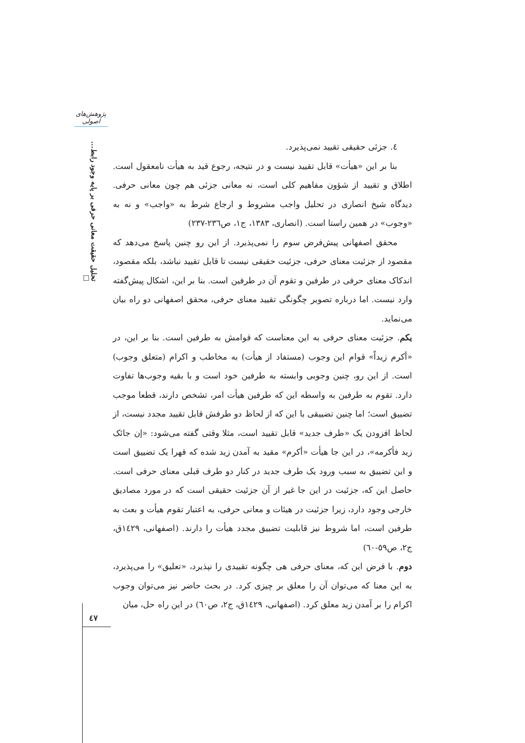پژوهش‌های اصولی
تحلیل حقیقت معانی حرفی بر پایه وجود رابط... □
٤. جزئی حقیقی تقیید نمی‌پذیرد.
بنا بر این «هیأت» قابل تقیید نیست و در نتیجه، رجوع قید به هیأت نامعقول است. اطلاق و تقیید از شؤون مفاهیم کلی است، نه معانی جزئی هم چون معانی حرفی. دیدگاه شیخ انصاری در تحلیل واجب مشروط و ارجاع شرط به «واجب» و نه به «وجوب» در همین راستا است. (انصاری، ١٣٨٣، ج١، ص٢٣٦-٢٣٧)
محقق اصفهانی پیش‌فرض سوم را نمی‌پذیرد. از این رو چنین پاسخ می‌دهد که مقصود از جزئیت معنای حرفی، جزئیت حقیقی نیست تا قابل تقیید نباشد، بلکه مقصود، اندکاک معنای حرفی در طرفین و تقوم آن در طرفین است. بنا بر این، اشکال پیش‌گفته وارد نیست. اما درباره تصویر چگونگی تقیید معنای حرفی، محقق اصفهانی دو راه بیان می‌نماید.
یکم. جزئیت معنای حرفی به این معناست که قوامش به طرفین است. بنا بر این، در «أکرم زیداً» قوام این وجوب (مستفاد از هیأت) به مخاطب و اکرام (متعلق وجوب) است. از این رو، چنین وجوبی وابسته به طرفین خود است و با بقیه وجوب‌ها تفاوت دارد. تقوم به طرفین به واسطه این که طرفین هیأت امر، تشخص دارند، قطعا موجب تضییق است؛ اما چنین تضییقی با این که از لحاظ دو طرفش قابل تقیید مجدد نیست، از لحاظ افزودن یک «طرف جدید» قابل تقیید است، مثلا وقتی گفته می‌شود: «إن جائک زید فأکرمه»، در این جا هیأت «أکرم» مقید به آمدن زید شده که قهرا یک تضییق است و این تضییق به سبب ورود یک طرف جدید در کنار دو طرف قبلی معنای حرفی است. حاصل این که، جزئیت در این جا غیر از آن جزئیت حقیقی است که در مورد مصادیق خارجی وجود دارد، زیرا جزئیت در هیئات و معانی حرفی، به اعتبار تقوم هیأت و بعث به طرفین است، اما شروط نیز قابلیت تضییق مجدد هیأت را دارند. (اصفهانی، ١٤٢٩ق، ج٢، ص٥٩-٦٠)
دوم. با فرض این که، معنای حرفی هی چگونه تقییدی را نپذیرد، «تعلیق» را می‌پذیرد، به این معنا که می‌توان آن را معلق بر چیزی کرد. در بحث حاضر نیز می‌توان وجوب اکرام را بر آمدن زید معلق کرد. (اصفهانی، ١٤٢٩ق، ج٢، ص٦٠) در این راه حل، میان
٤٧